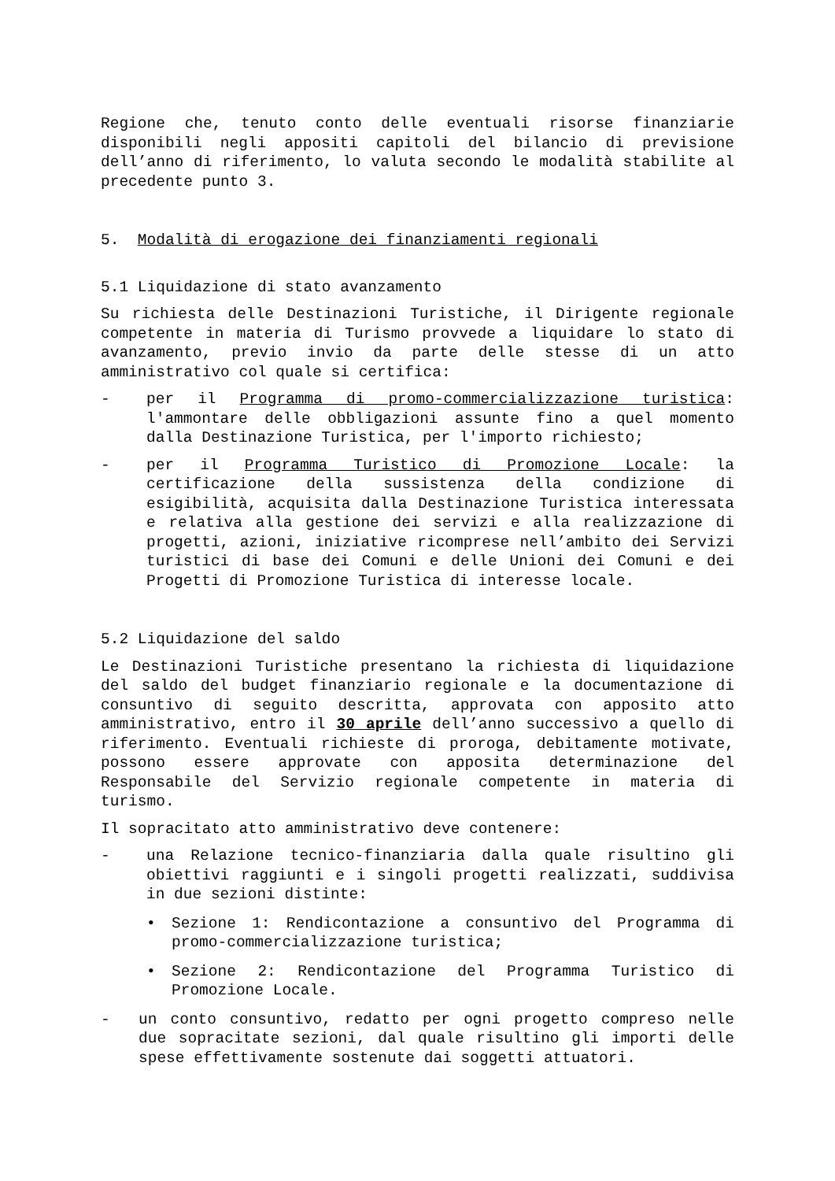Regione che, tenuto conto delle eventuali risorse finanziarie disponibili negli appositi capitoli del bilancio di previsione dell’anno di riferimento, lo valuta secondo le modalità stabilite al precedente punto 3.
5. Modalità di erogazione dei finanziamenti regionali
5.1 Liquidazione di stato avanzamento
Su richiesta delle Destinazioni Turistiche, il Dirigente regionale competente in materia di Turismo provvede a liquidare lo stato di avanzamento, previo invio da parte delle stesse di un atto amministrativo col quale si certifica:
- per il Programma di promo-commercializzazione turistica: l'ammontare delle obbligazioni assunte fino a quel momento dalla Destinazione Turistica, per l'importo richiesto;
- per il Programma Turistico di Promozione Locale: la certificazione della sussistenza della condizione di esigibilità, acquisita dalla Destinazione Turistica interessata e relativa alla gestione dei servizi e alla realizzazione di progetti, azioni, iniziative ricomprese nell’ambito dei Servizi turistici di base dei Comuni e delle Unioni dei Comuni e dei Progetti di Promozione Turistica di interesse locale.
5.2 Liquidazione del saldo
Le Destinazioni Turistiche presentano la richiesta di liquidazione del saldo del budget finanziario regionale e la documentazione di consuntivo di seguito descritta, approvata con apposito atto amministrativo, entro il 30 aprile dell’anno successivo a quello di riferimento. Eventuali richieste di proroga, debitamente motivate, possono essere approvate con apposita determinazione del Responsabile del Servizio regionale competente in materia di turismo.
Il sopracitato atto amministrativo deve contenere:
- una Relazione tecnico-finanziaria dalla quale risultino gli obiettivi raggiunti e i singoli progetti realizzati, suddivisa in due sezioni distinte:
• Sezione 1: Rendicontazione a consuntivo del Programma di promo-commercializzazione turistica;
• Sezione 2: Rendicontazione del Programma Turistico di Promozione Locale.
- un conto consuntivo, redatto per ogni progetto compreso nelle due sopracitate sezioni, dal quale risultino gli importi delle spese effettivamente sostenute dai soggetti attuatori.